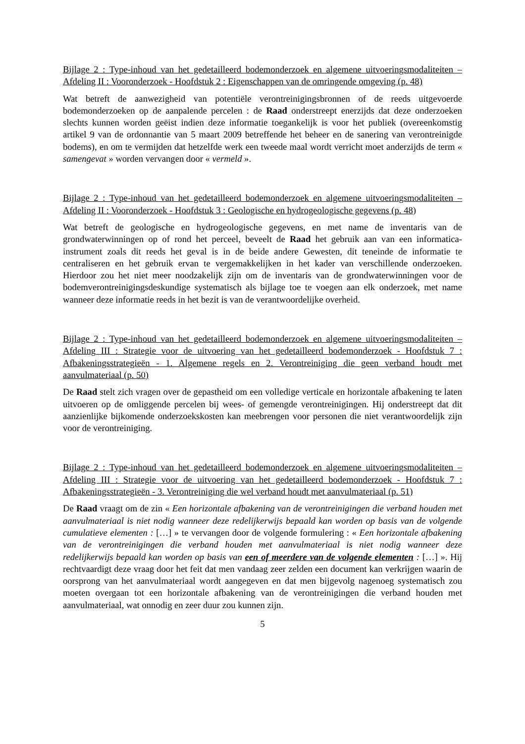Bijlage 2 : Type-inhoud van het gedetailleerd bodemonderzoek en algemene uitvoeringsmodaliteiten – Afdeling II : Vooronderzoek - Hoofdstuk 2 : Eigenschappen van de omringende omgeving (p. 48)
Wat betreft de aanwezigheid van potentiële verontreinigingsbronnen of de reeds uitgevoerde bodemonderzoeken op de aanpalende percelen : de Raad onderstreept enerzijds dat deze onderzoeken slechts kunnen worden geëist indien deze informatie toegankelijk is voor het publiek (overeenkomstig artikel 9 van de ordonnantie van 5 maart 2009 betreffende het beheer en de sanering van verontreinigde bodems), en om te vermijden dat hetzelfde werk een tweede maal wordt verricht moet anderzijds de term « samengevat » worden vervangen door « vermeld ».
Bijlage 2 : Type-inhoud van het gedetailleerd bodemonderzoek en algemene uitvoeringsmodaliteiten – Afdeling II : Vooronderzoek - Hoofdstuk 3 : Geologische en hydrogeologische gegevens (p. 48)
Wat betreft de geologische en hydrogeologische gegevens, en met name de inventaris van de grondwaterwinningen op of rond het perceel, beveelt de Raad het gebruik aan van een informatica-instrument zoals dit reeds het geval is in de beide andere Gewesten, dit teneinde de informatie te centraliseren en het gebruik ervan te vergemakkelijken in het kader van verschillende onderzoeken. Hierdoor zou het niet meer noodzakelijk zijn om de inventaris van de grondwaterwinningen voor de bodemverontreinigingsdeskundige systematisch als bijlage toe te voegen aan elk onderzoek, met name wanneer deze informatie reeds in het bezit is van de verantwoordelijke overheid.
Bijlage 2 : Type-inhoud van het gedetailleerd bodemonderzoek en algemene uitvoeringsmodaliteiten – Afdeling III : Strategie voor de uitvoering van het gedetailleerd bodemonderzoek - Hoofdstuk 7 : Afbakeningsstrategieën - 1. Algemene regels en 2. Verontreiniging die geen verband houdt met aanvulmateriaal (p. 50)
De Raad stelt zich vragen over de gepastheid om een volledige verticale en horizontale afbakening te laten uitvoeren op de omliggende percelen bij wees- of gemengde verontreinigingen. Hij onderstreept dat dit aanzienlijke bijkomende onderzoekskosten kan meebrengen voor personen die niet verantwoordelijk zijn voor de verontreiniging.
Bijlage 2 : Type-inhoud van het gedetailleerd bodemonderzoek en algemene uitvoeringsmodaliteiten – Afdeling III : Strategie voor de uitvoering van het gedetailleerd bodemonderzoek - Hoofdstuk 7 : Afbakeningsstrategieën - 3. Verontreiniging die wel verband houdt met aanvulmateriaal (p. 51)
De Raad vraagt om de zin « Een horizontale afbakening van de verontreinigingen die verband houden met aanvulmateriaal is niet nodig wanneer deze redelijkerwijs bepaald kan worden op basis van de volgende cumulatieve elementen : […] » te vervangen door de volgende formulering : « Een horizontale afbakening van de verontreinigingen die verband houden met aanvulmateriaal is niet nodig wanneer deze redelijkerwijs bepaald kan worden op basis van een of meerdere van de volgende elementen : […] ». Hij rechtvaardigt deze vraag door het feit dat men vandaag zeer zelden een document kan verkrijgen waarin de oorsprong van het aanvulmateriaal wordt aangegeven en dat men bijgevolg nagenoeg systematisch zou moeten overgaan tot een horizontale afbakening van de verontreinigingen die verband houden met aanvulmateriaal, wat onnodig en zeer duur zou kunnen zijn.
5